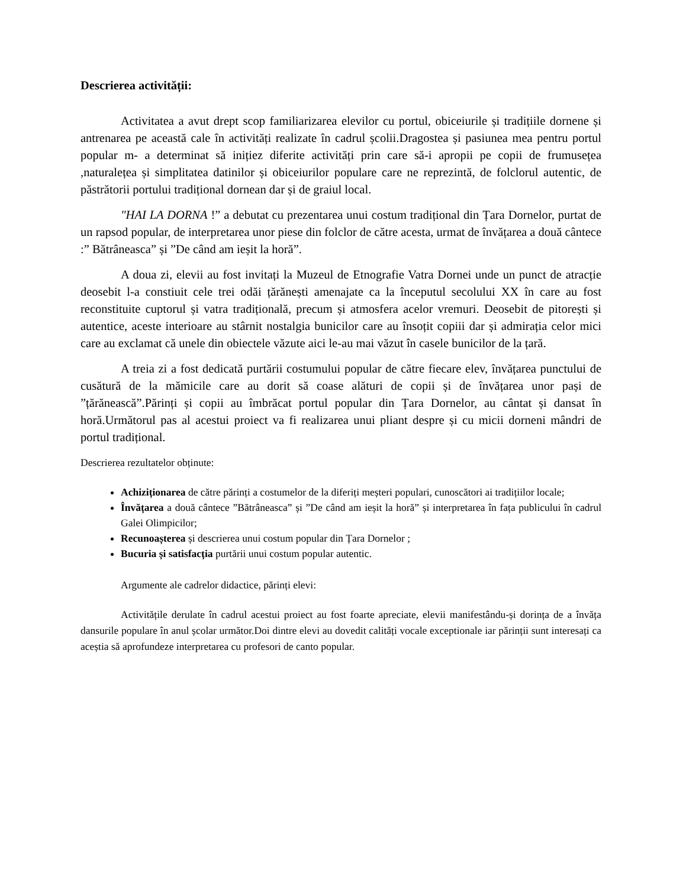Descrierea activității:
Activitatea a avut drept scop familiarizarea elevilor cu portul, obiceiurile și tradițiile dornene și antrenarea pe această cale în activități realizate în cadrul școlii.Dragostea și pasiunea mea pentru portul popular m- a determinat să inițiez diferite activități prin care să-i apropii pe copii de frumusețea ,naturalețea și simplitatea datinilor și obiceiurilor populare care ne reprezintă, de folclorul autentic, de păstrătorii portului tradițional dornean dar și de graiul local.
"HAI LA DORNA !” a debutat cu prezentarea unui costum tradițional din Țara Dornelor, purtat de un rapsod popular, de interpretarea unor piese din folclor de către acesta, urmat de învățarea a două cântece :” Bătrâneasca” și ”De când am ieșit la horă”.
A doua zi, elevii au fost invitați la Muzeul de Etnografie Vatra Dornei unde un punct de atracție deosebit l-a constiuit cele trei odăi țărănești amenajate ca la începutul secolului XX în care au fost reconstituite cuptorul și vatra tradițională, precum și atmosfera acelor vremuri. Deosebit de pitorești și autentice, aceste interioare au stârnit nostalgia bunicilor care au însoțit copiii dar și admirația celor mici care au exclamat că unele din obiectele văzute aici le-au mai văzut în casele bunicilor de la țară.
A treia zi a fost dedicată purtării costumului popular de către fiecare elev, învățarea punctului de cusătură de la mămicile care au dorit să coase alături de copii și de învățarea unor pași de ”țărănească”.Părinți și copii au îmbrăcat portul popular din Țara Dornelor, au cântat și dansat în horă.Următorul pas al acestui proiect va fi realizarea unui pliant despre și cu micii dorneni mândri de portul tradițional.
Descrierea rezultatelor obținute:
Achiziționarea de către părinți a costumelor de la diferiți meșteri populari, cunoscători ai tradițiilor locale;
Învățarea a două cântece ”Bătrâneasca” și ”De când am ieșit la horă” și interpretarea în fața publicului în cadrul Galei Olimpicilor;
Recunoașterea și descrierea unui costum popular din Țara Dornelor ;
Bucuria și satisfacția purtării unui costum popular autentic.
Argumente ale cadrelor didactice, părinți elevi:
Activitățile derulate în cadrul acestui proiect au fost foarte apreciate, elevii manifestându-și dorința de a învăța dansurile populare în anul școlar următor.Doi dintre elevi au dovedit calități vocale exceptionale iar părinții sunt interesați ca aceștia să aprofundeze interpretarea cu profesori de canto popular.